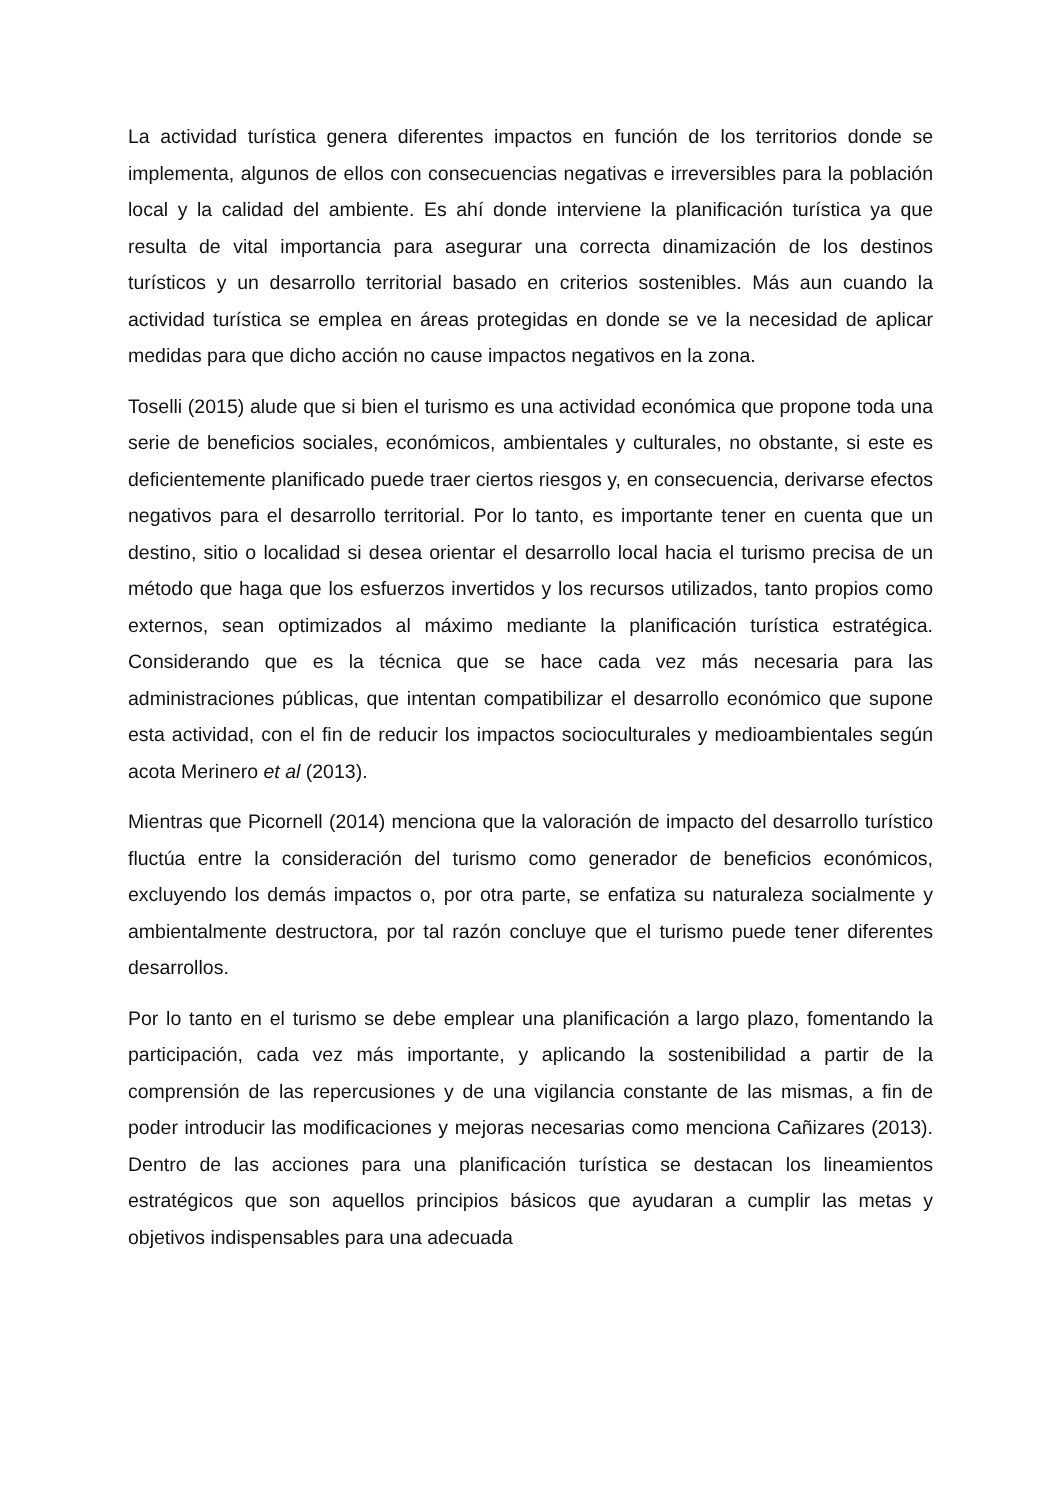La actividad turística genera diferentes impactos en función de los territorios donde se implementa, algunos de ellos con consecuencias negativas e irreversibles para la población local y la calidad del ambiente. Es ahí donde interviene la planificación turística ya que resulta de vital importancia para asegurar una correcta dinamización de los destinos turísticos y un desarrollo territorial basado en criterios sostenibles. Más aun cuando la actividad turística se emplea en áreas protegidas en donde se ve la necesidad de aplicar medidas para que dicho acción no cause impactos negativos en la zona.
Toselli (2015) alude que si bien el turismo es una actividad económica que propone toda una serie de beneficios sociales, económicos, ambientales y culturales, no obstante, si este es deficientemente planificado puede traer ciertos riesgos y, en consecuencia, derivarse efectos negativos para el desarrollo territorial. Por lo tanto, es importante tener en cuenta que un destino, sitio o localidad si desea orientar el desarrollo local hacia el turismo precisa de un método que haga que los esfuerzos invertidos y los recursos utilizados, tanto propios como externos, sean optimizados al máximo mediante la planificación turística estratégica. Considerando que es la técnica que se hace cada vez más necesaria para las administraciones públicas, que intentan compatibilizar el desarrollo económico que supone esta actividad, con el fin de reducir los impactos socioculturales y medioambientales según acota Merinero et al (2013).
Mientras que Picornell (2014) menciona que la valoración de impacto del desarrollo turístico fluctúa entre la consideración del turismo como generador de beneficios económicos, excluyendo los demás impactos o, por otra parte, se enfatiza su naturaleza socialmente y ambientalmente destructora, por tal razón concluye que el turismo puede tener diferentes desarrollos.
Por lo tanto en el turismo se debe emplear una planificación a largo plazo, fomentando la participación, cada vez más importante, y aplicando la sostenibilidad a partir de la comprensión de las repercusiones y de una vigilancia constante de las mismas, a fin de poder introducir las modificaciones y mejoras necesarias como menciona Cañizares (2013). Dentro de las acciones para una planificación turística se destacan los lineamientos estratégicos que son aquellos principios básicos que ayudaran a cumplir las metas y objetivos indispensables para una adecuada